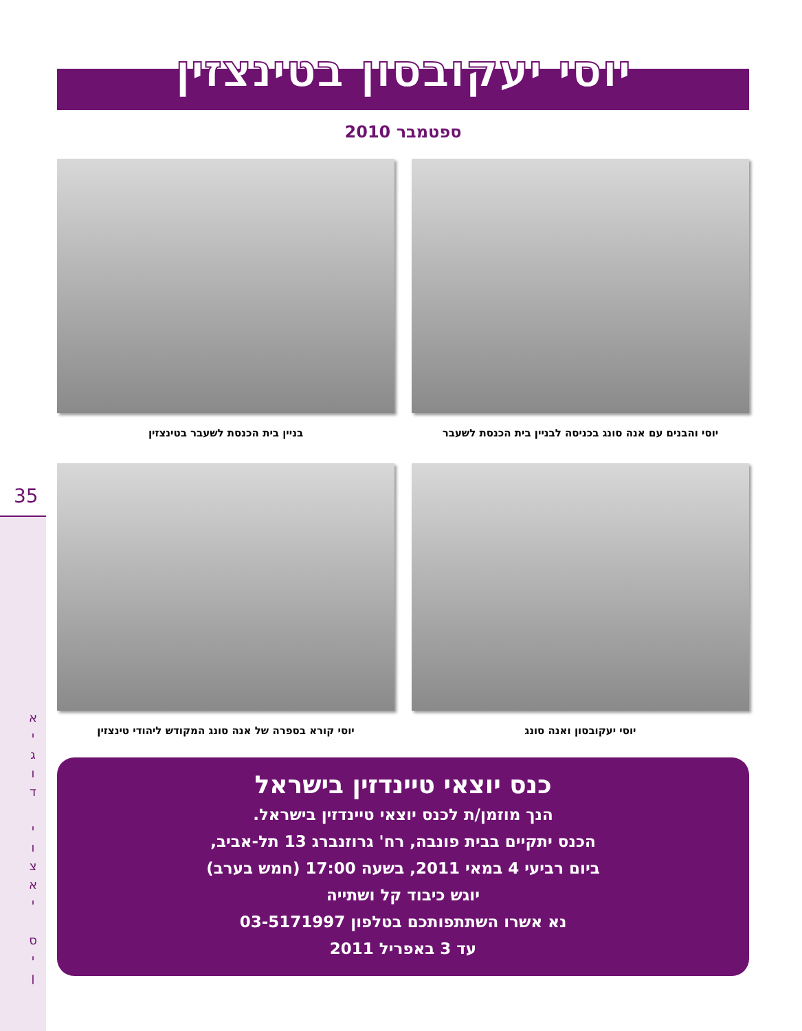35
א
י
ג
ו
ד
י
ו
צ
א
י
ס
י
ן
יוסי יעקובסון בטינצזין
ספטמבר 2010
יוסי והבנים עם אנה סונג בכניסה לבניין בית הכנסת לשעבר
בניין בית הכנסת לשעבר בטינצזין
יוסי יעקובסון ואנה סונג
יוסי קורא בספרה של אנה סונג המקודש ליהודי טינצזין
כנס יוצאי טיינדזין בישראל
הנך מוזמן/ת לכנס יוצאי טיינדזין בישראל.
הכנס יתקיים בבית פונבה, רח' גרוזנברג 13 תל-אביב,
ביום רביעי 4 במאי 2011, בשעה 17:00 (חמש בערב)
יוגש כיבוד קל ושתייה
נא אשרו השתתפותכם בטלפון 03-5171997
עד 3 באפריל 2011